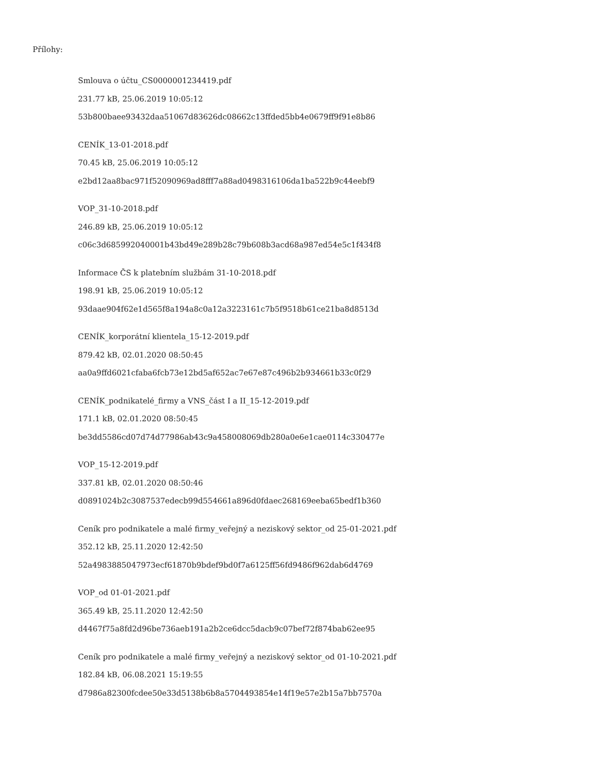Přílohy:
Smlouva o účtu_CS0000001234419.pdf
231.77 kB, 25.06.2019 10:05:12
53b800baee93432daa51067d83626dc08662c13ffded5bb4e0679ff9f91e8b86
CENÍK_13-01-2018.pdf
70.45 kB, 25.06.2019 10:05:12
e2bd12aa8bac971f52090969ad8fff7a88ad0498316106da1ba522b9c44eebf9
VOP_31-10-2018.pdf
246.89 kB, 25.06.2019 10:05:12
c06c3d685992040001b43bd49e289b28c79b608b3acd68a987ed54e5c1f434f8
Informace ČS k platebním službám 31-10-2018.pdf
198.91 kB, 25.06.2019 10:05:12
93daae904f62e1d565f8a194a8c0a12a3223161c7b5f9518b61ce21ba8d8513d
CENÍK_korporátní klientela_15-12-2019.pdf
879.42 kB, 02.01.2020 08:50:45
aa0a9ffd6021cfaba6fcb73e12bd5af652ac7e67e87c496b2b934661b33c0f29
CENÍK_podnikatelé_firmy a VNS_část I a II_15-12-2019.pdf
171.1 kB, 02.01.2020 08:50:45
be3dd5586cd07d74d77986ab43c9a458008069db280a0e6e1cae0114c330477e
VOP_15-12-2019.pdf
337.81 kB, 02.01.2020 08:50:46
d0891024b2c3087537edecb99d554661a896d0fdaec268169eeba65bedf1b360
Ceník pro podnikatele a malé firmy_veřejný a neziskový sektor_od 25-01-2021.pdf
352.12 kB, 25.11.2020 12:42:50
52a4983885047973ecf61870b9bdef9bd0f7a6125ff56fd9486f962dab6d4769
VOP_od 01-01-2021.pdf
365.49 kB, 25.11.2020 12:42:50
d4467f75a8fd2d96be736aeb191a2b2ce6dcc5dacb9c07bef72f874bab62ee95
Ceník pro podnikatele a malé firmy_veřejný a neziskový sektor_od 01-10-2021.pdf
182.84 kB, 06.08.2021 15:19:55
d7986a82300fcdee50e33d5138b6b8a5704493854e14f19e57e2b15a7bb7570a